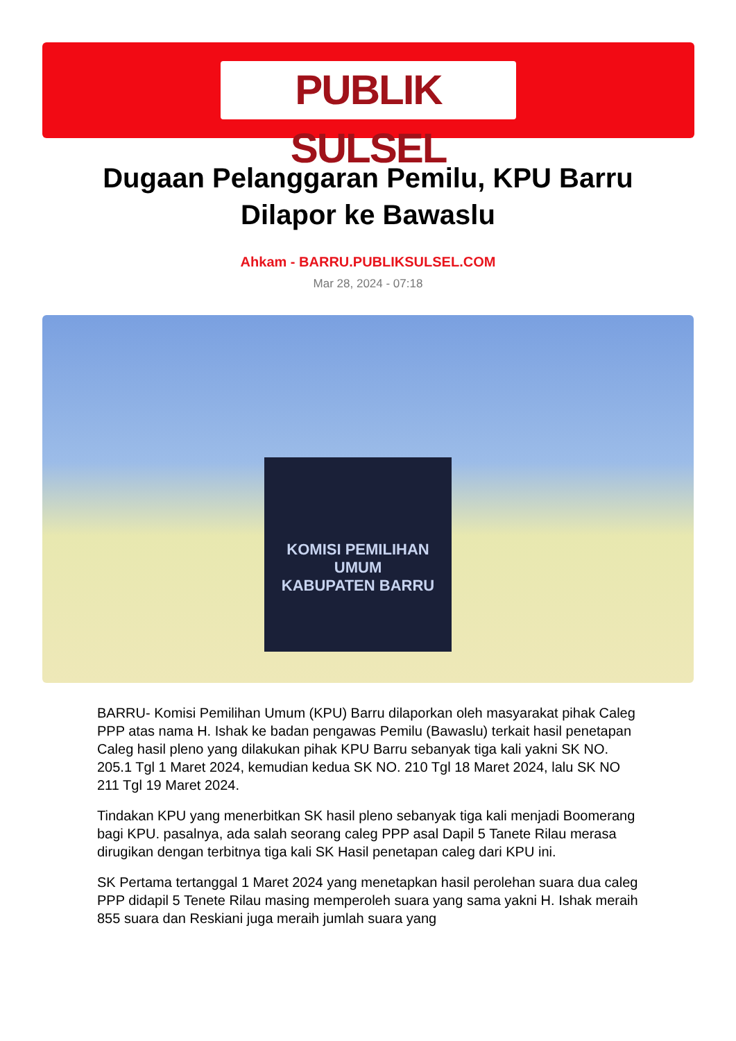PUBLIK SULSEL
Dugaan Pelanggaran Pemilu, KPU Barru Dilapor ke Bawaslu
Ahkam - BARRU.PUBLIKSULSEL.COM
Mar 28, 2024 - 07:18
KOMISI PEMILIHAN UMUM
KABUPATEN BARRU
BARRU- Komisi Pemilihan Umum (KPU) Barru dilaporkan oleh masyarakat pihak Caleg PPP atas nama H. Ishak ke badan pengawas Pemilu (Bawaslu) terkait hasil penetapan Caleg hasil pleno yang dilakukan pihak KPU Barru sebanyak tiga kali yakni SK NO. 205.1 Tgl 1 Maret 2024, kemudian kedua SK NO. 210 Tgl 18 Maret 2024, lalu SK NO 211 Tgl 19 Maret 2024.
Tindakan KPU yang menerbitkan SK hasil pleno sebanyak tiga kali menjadi Boomerang bagi KPU. pasalnya, ada salah seorang caleg PPP asal Dapil 5 Tanete Rilau merasa dirugikan dengan terbitnya tiga kali SK Hasil penetapan caleg dari KPU ini.
SK Pertama tertanggal 1 Maret 2024 yang menetapkan hasil perolehan suara dua caleg PPP didapil 5 Tenete Rilau masing memperoleh suara yang sama yakni H. Ishak meraih 855 suara dan Reskiani juga meraih jumlah suara yang